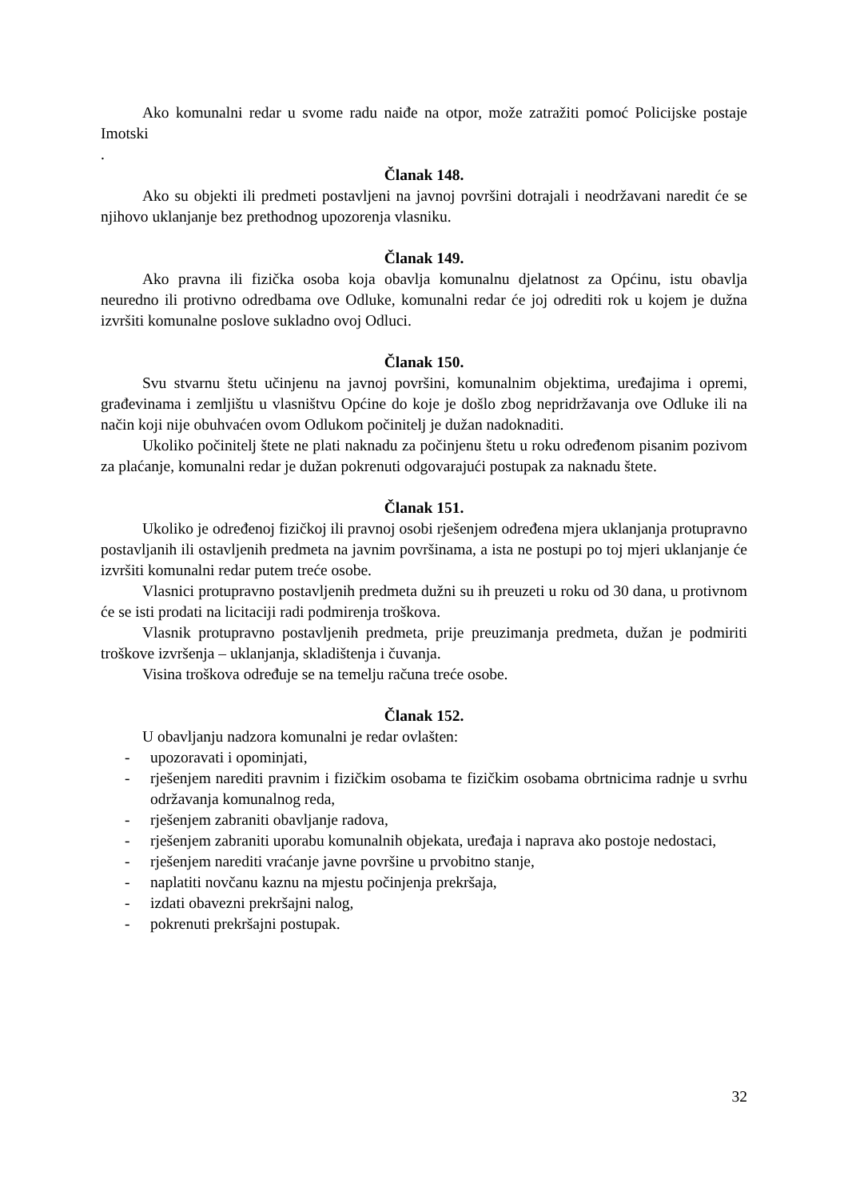Ako komunalni redar u svome radu naiđe na otpor, može zatražiti pomoć Policijske postaje Imotski
.
Članak 148.
Ako su objekti ili predmeti postavljeni na javnoj površini dotrajali i neodržavani naredit će se njihovo uklanjanje bez prethodnog upozorenja vlasniku.
Članak 149.
Ako pravna ili fizička osoba koja obavlja komunalnu djelatnost za Općinu, istu obavlja neuredno ili protivno odredbama ove Odluke, komunalni redar će joj odrediti rok u kojem je dužna izvršiti komunalne poslove sukladno ovoj Odluci.
Članak 150.
Svu stvarnu štetu učinjenu na javnoj površini, komunalnim objektima, uređajima i opremi, građevinama i zemljištu u vlasništvu Općine do koje je došlo zbog nepridržavanja ove Odluke ili na način koji nije obuhvaćen ovom Odlukom počinitelj je dužan nadoknaditi.
Ukoliko počinitelj štete ne plati naknadu za počinjenu štetu u roku određenom pisanim pozivom za plaćanje, komunalni redar je dužan pokrenuti odgovarajući postupak za naknadu štete.
Članak 151.
Ukoliko je određenoj fizičkoj ili pravnoj osobi rješenjem određena mjera uklanjanja protupravno postavljanih ili ostavljenih predmeta na javnim površinama, a ista ne postupi po toj mjeri uklanjanje će izvršiti komunalni redar putem treće osobe.
Vlasnici protupravno postavljenih predmeta dužni su ih preuzeti u roku od 30 dana, u protivnom će se isti prodati na licitaciji radi podmirenja troškova.
Vlasnik protupravno postavljenih predmeta, prije preuzimanja predmeta, dužan je podmiriti troškove izvršenja – uklanjanja, skladištenja i čuvanja.
Visina troškova određuje se na temelju računa treće osobe.
Članak 152.
U obavljanju nadzora komunalni je redar ovlašten:
- upozoravati i opominjati,
- rješenjem narediti pravnim i fizičkim osobama te fizičkim osobama obrtnicima radnje u svrhu održavanja komunalnog reda,
- rješenjem zabraniti obavljanje radova,
- rješenjem zabraniti uporabu komunalnih objekata, uređaja i naprava ako postoje nedostaci,
- rješenjem narediti vraćanje javne površine u prvobitno stanje,
- naplatiti novčanu kaznu na mjestu počinjenja prekršaja,
- izdati obavezni prekršajni nalog,
- pokrenuti prekršajni postupak.
32